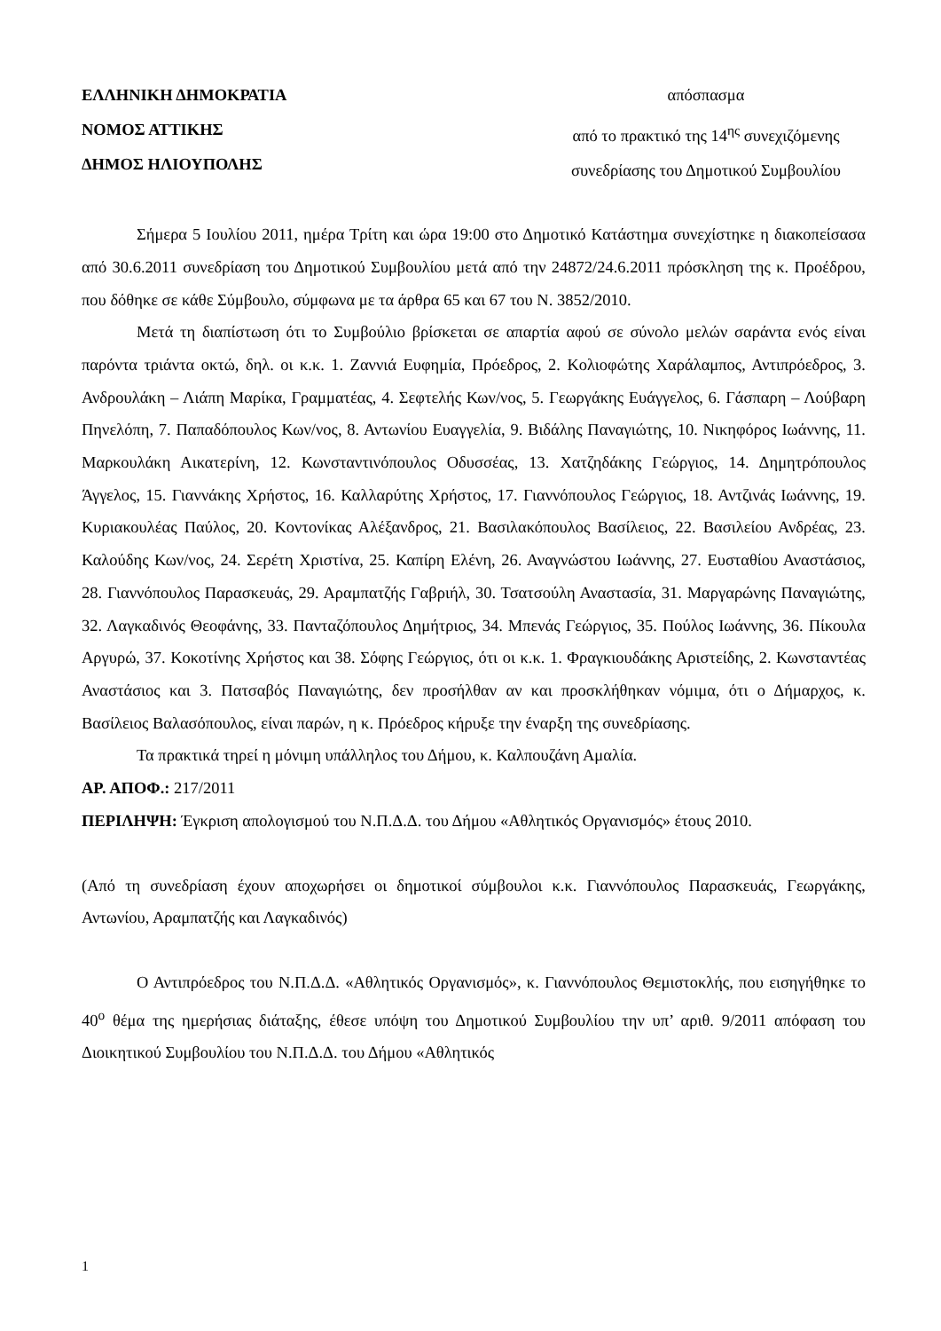ΕΛΛΗΝΙΚΗ ΔΗΜΟΚΡΑΤΙΑ
ΝΟΜΟΣ ΑΤΤΙΚΗΣ
ΔΗΜΟΣ ΗΛΙΟΥΠΟΛΗΣ
απόσπασμα
από το πρακτικό της 14<sup>ης</sup> συνεχιζόμενης
συνεδρίασης του Δημοτικού Συμβουλίου
Σήμερα 5 Ιουλίου 2011, ημέρα Τρίτη και ώρα 19:00 στο Δημοτικό Κατάστημα συνεχίστηκε η διακοπείσασα από 30.6.2011 συνεδρίαση του Δημοτικού Συμβουλίου μετά από την 24872/24.6.2011 πρόσκληση της κ. Προέδρου, που δόθηκε σε κάθε Σύμβουλο, σύμφωνα με τα άρθρα 65 και 67 του Ν. 3852/2010.
Μετά τη διαπίστωση ότι το Συμβούλιο βρίσκεται σε απαρτία αφού σε σύνολο μελών σαράντα ενός είναι παρόντα τριάντα οκτώ, δηλ. οι κ.κ. 1. Ζαννιά Ευφημία, Πρόεδρος, 2. Κολιοφώτης Χαράλαμπος, Αντιπρόεδρος, 3. Ανδρουλάκη – Λιάπη Μαρίκα, Γραμματέας, 4. Σεφτελής Κων/νος, 5. Γεωργάκης Ευάγγελος, 6. Γάσπαρη – Λούβαρη Πηνελόπη, 7. Παπαδόπουλος Κων/νος, 8. Αντωνίου Ευαγγελία, 9. Βιδάλης Παναγιώτης, 10. Νικηφόρος Ιωάννης, 11. Μαρκουλάκη Αικατερίνη, 12. Κωνσταντινόπουλος Οδυσσέας, 13. Χατζηδάκης Γεώργιος, 14. Δημητρόπουλος Άγγελος, 15. Γιαννάκης Χρήστος, 16. Καλλαρύτης Χρήστος, 17. Γιαννόπουλος Γεώργιος, 18. Αντζινάς Ιωάννης, 19. Κυριακουλέας Παύλος, 20. Κοντονίκας Αλέξανδρος, 21. Βασιλακόπουλος Βασίλειος, 22. Βασιλείου Ανδρέας, 23. Καλούδης Κων/νος, 24. Σερέτη Χριστίνα, 25. Καπίρη Ελένη, 26. Αναγνώστου Ιωάννης, 27. Ευσταθίου Αναστάσιος, 28. Γιαννόπουλος Παρασκευάς, 29. Αραμπατζής Γαβριήλ, 30. Τσατσούλη Αναστασία, 31. Μαργαρώνης Παναγιώτης, 32. Λαγκαδινός Θεοφάνης, 33. Πανταζόπουλος Δημήτριος, 34. Μπενάς Γεώργιος, 35. Πούλος Ιωάννης, 36. Πίκουλα Αργυρώ, 37. Κοκοτίνης Χρήστος και 38. Σόφης Γεώργιος, ότι οι κ.κ. 1. Φραγκιουδάκης Αριστείδης, 2. Κωνσταντέας Αναστάσιος και 3. Πατσαβός Παναγιώτης, δεν προσήλθαν αν και προσκλήθηκαν νόμιμα, ότι ο Δήμαρχος, κ. Βασίλειος Βαλασόπουλος, είναι παρών, η κ. Πρόεδρος κήρυξε την έναρξη της συνεδρίασης.
Τα πρακτικά τηρεί η μόνιμη υπάλληλος του Δήμου, κ. Καλπουζάνη Αμαλία.
ΑΡ. ΑΠΟΦ.: 217/2011
ΠΕΡΙΛΗΨΗ: Έγκριση απολογισμού του Ν.Π.Δ.Δ. του Δήμου «Αθλητικός Οργανισμός» έτους 2010.
(Από τη συνεδρίαση έχουν αποχωρήσει οι δημοτικοί σύμβουλοι κ.κ. Γιαννόπουλος Παρασκευάς, Γεωργάκης, Αντωνίου, Αραμπατζής και Λαγκαδινός)
Ο Αντιπρόεδρος του Ν.Π.Δ.Δ. «Αθλητικός Οργανισμός», κ. Γιαννόπουλος Θεμιστοκλής, που εισηγήθηκε το 40<sup>ο</sup> θέμα της ημερήσιας διάταξης, έθεσε υπόψη του Δημοτικού Συμβουλίου την υπ’ αριθ. 9/2011 απόφαση του Διοικητικού Συμβουλίου του Ν.Π.Δ.Δ. του Δήμου «Αθλητικός
1